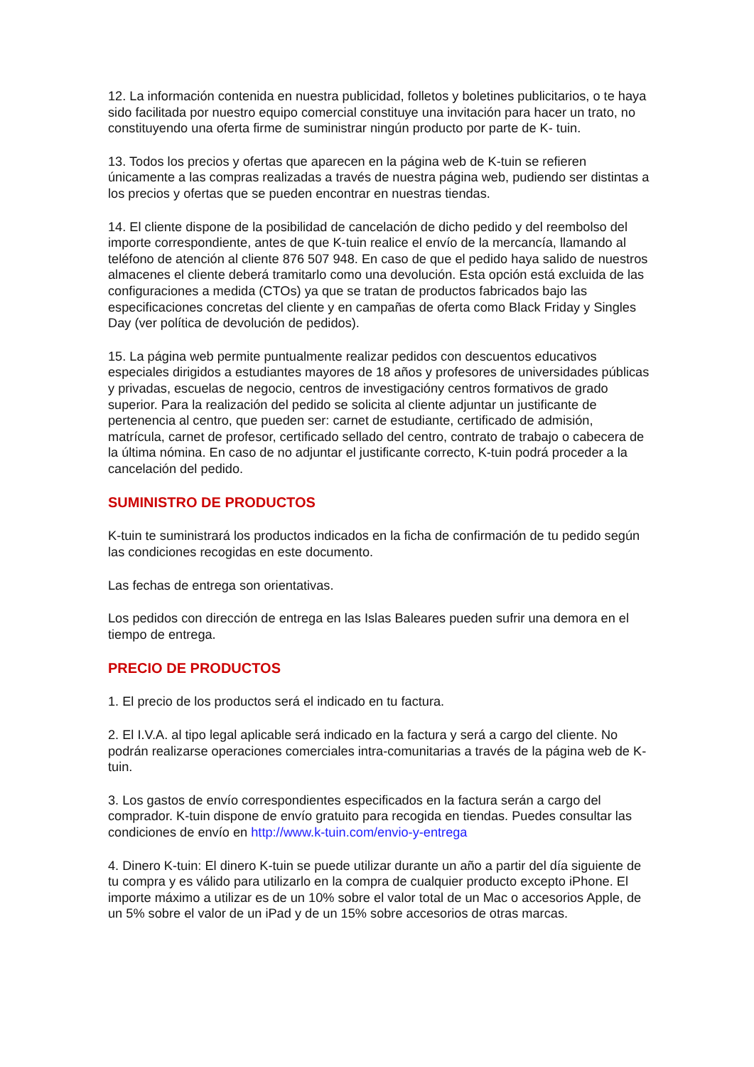12. La información contenida en nuestra publicidad, folletos y boletines publicitarios, o te haya sido facilitada por nuestro equipo comercial constituye una invitación para hacer un trato, no constituyendo una oferta firme de suministrar ningún producto por parte de K- tuin.
13. Todos los precios y ofertas que aparecen en la página web de K-tuin se refieren únicamente a las compras realizadas a través de nuestra página web, pudiendo ser distintas a los precios y ofertas que se pueden encontrar en nuestras tiendas.
14. El cliente dispone de la posibilidad de cancelación de dicho pedido y del reembolso del importe correspondiente, antes de que K-tuin realice el envío de la mercancía, llamando al teléfono de atención al cliente 876 507 948. En caso de que el pedido haya salido de nuestros almacenes el cliente deberá tramitarlo como una devolución. Esta opción está excluida de las configuraciones a medida (CTOs) ya que se tratan de productos fabricados bajo las especificaciones concretas del cliente y en campañas de oferta como Black Friday y Singles Day (ver política de devolución de pedidos).
15. La página web permite puntualmente realizar pedidos con descuentos educativos especiales dirigidos a estudiantes mayores de 18 años y profesores de universidades públicas y privadas, escuelas de negocio, centros de investigacióny centros formativos de grado superior. Para la realización del pedido se solicita al cliente adjuntar un justificante de pertenencia al centro, que pueden ser: carnet de estudiante, certificado de admisión, matrícula, carnet de profesor, certificado sellado del centro, contrato de trabajo o cabecera de la última nómina. En caso de no adjuntar el justificante correcto, K-tuin podrá proceder a la cancelación del pedido.
SUMINISTRO DE PRODUCTOS
K-tuin te suministrará los productos indicados en la ficha de confirmación de tu pedido según las condiciones recogidas en este documento.
Las fechas de entrega son orientativas.
Los pedidos con dirección de entrega en las Islas Baleares pueden sufrir una demora en el tiempo de entrega.
PRECIO DE PRODUCTOS
1. El precio de los productos será el indicado en tu factura.
2. El I.V.A. al tipo legal aplicable será indicado en la factura y será a cargo del cliente. No podrán realizarse operaciones comerciales intra-comunitarias a través de la página web de K-tuin.
3. Los gastos de envío correspondientes especificados en la factura serán a cargo del comprador. K-tuin dispone de envío gratuito para recogida en tiendas. Puedes consultar las condiciones de envío en http://www.k-tuin.com/envio-y-entrega
4. Dinero K-tuin: El dinero K-tuin se puede utilizar durante un año a partir del día siguiente de tu compra y es válido para utilizarlo en la compra de cualquier producto excepto iPhone. El importe máximo a utilizar es de un 10% sobre el valor total de un Mac o accesorios Apple, de un 5% sobre el valor de un iPad y de un 15% sobre accesorios de otras marcas.